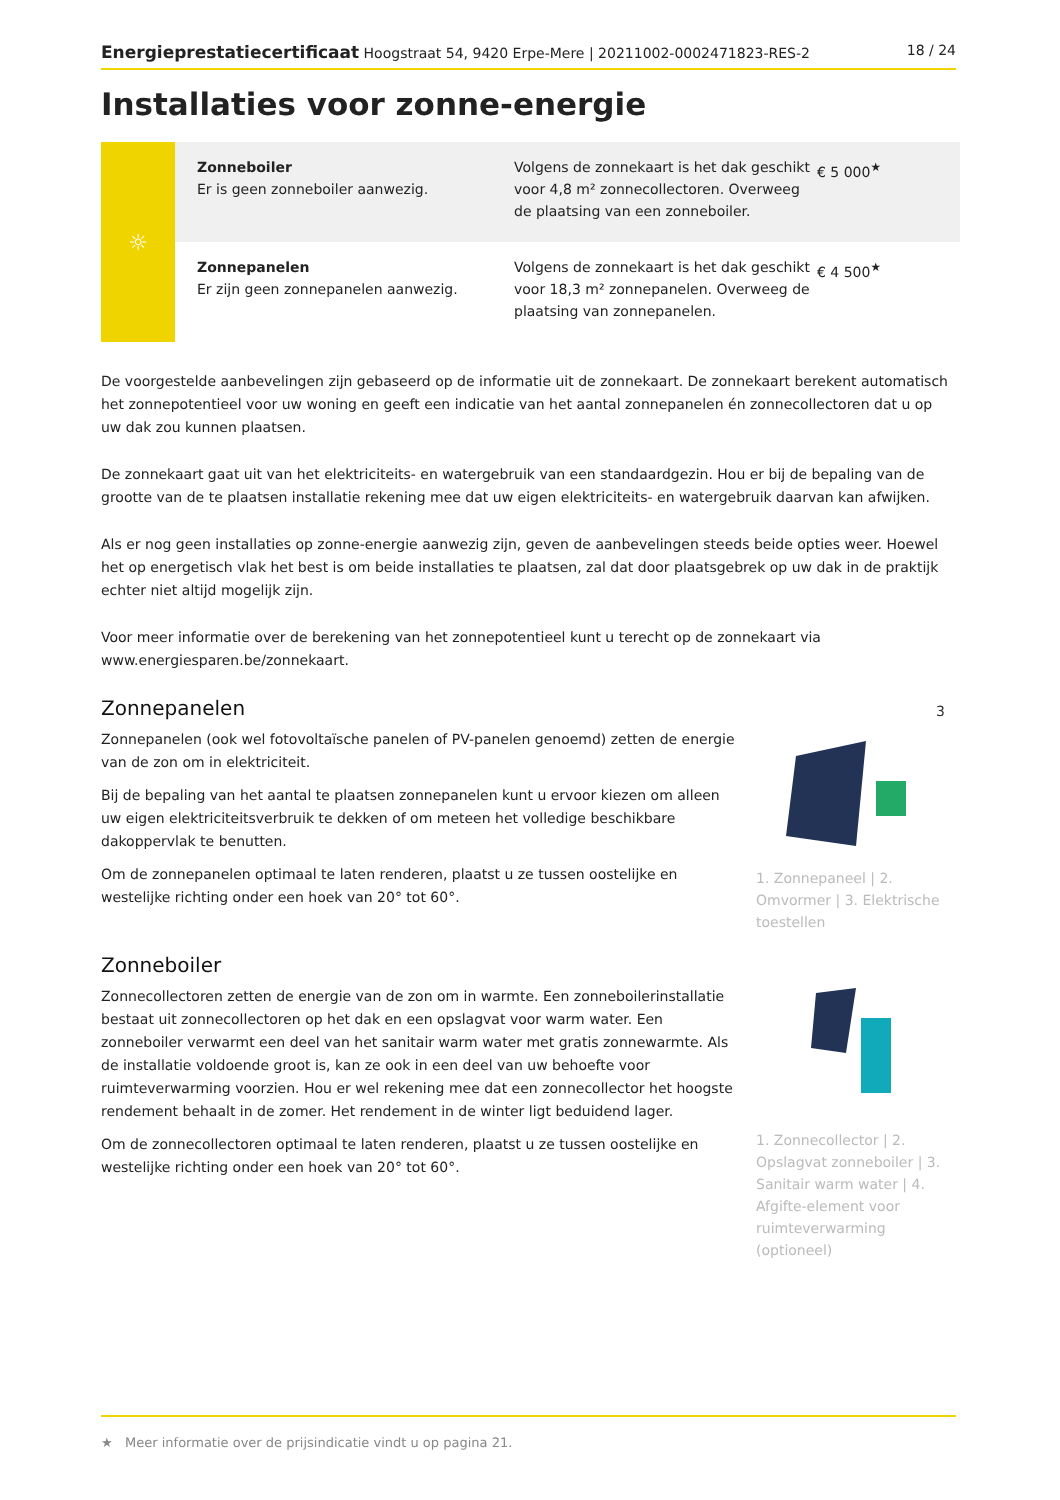Energieprestatiecertificaat Hoogstraat 54, 9420 Erpe-Mere | 20211002-0002471823-RES-2 18 / 24
Installaties voor zonne-energie
☼
Zonneboiler
Er is geen zonneboiler aanwezig.
Volgens de zonnekaart is het dak geschikt voor 4,8 m² zonnecollectoren. Overweeg de plaatsing van een zonneboiler.
€ 5 000<sup>★</sup>
Zonnepanelen
Er zijn geen zonnepanelen aanwezig.
Volgens de zonnekaart is het dak geschikt voor 18,3 m² zonnepanelen. Overweeg de plaatsing van zonnepanelen.
€ 4 500<sup>★</sup>
De voorgestelde aanbevelingen zijn gebaseerd op de informatie uit de zonnekaart. De zonnekaart berekent automatisch het zonnepotentieel voor uw woning en geeft een indicatie van het aantal zonnepanelen én zonnecollectoren dat u op uw dak zou kunnen plaatsen.
De zonnekaart gaat uit van het elektriciteits- en watergebruik van een standaardgezin. Hou er bij de bepaling van de grootte van de te plaatsen installatie rekening mee dat uw eigen elektriciteits- en watergebruik daarvan kan afwijken.
Als er nog geen installaties op zonne-energie aanwezig zijn, geven de aanbevelingen steeds beide opties weer. Hoewel het op energetisch vlak het best is om beide installaties te plaatsen, zal dat door plaatsgebrek op uw dak in de praktijk echter niet altijd mogelijk zijn.
Voor meer informatie over de berekening van het zonnepotentieel kunt u terecht op de zonnekaart via www.energiesparen.be/zonnekaart.
Zonnepanelen
Zonnepanelen (ook wel fotovoltaïsche panelen of PV-panelen genoemd) zetten de energie van de zon om in elektriciteit.
Bij de bepaling van het aantal te plaatsen zonnepanelen kunt u ervoor kiezen om alleen uw eigen elektriciteitsverbruik te dekken of om meteen het volledige beschikbare dakoppervlak te benutten.
Om de zonnepanelen optimaal te laten renderen, plaatst u ze tussen oostelijke en westelijke richting onder een hoek van 20° tot 60°.
3
1. Zonnepaneel | 2. Omvormer | 3. Elektrische toestellen
Zonneboiler
Zonnecollectoren zetten de energie van de zon om in warmte. Een zonneboilerinstallatie bestaat uit zonnecollectoren op het dak en een opslagvat voor warm water. Een zonneboiler verwarmt een deel van het sanitair warm water met gratis zonnewarmte. Als de installatie voldoende groot is, kan ze ook in een deel van uw behoefte voor ruimteverwarming voorzien. Hou er wel rekening mee dat een zonnecollector het hoogste rendement behaalt in de zomer. Het rendement in de winter ligt beduidend lager.
Om de zonnecollectoren optimaal te laten renderen, plaatst u ze tussen oostelijke en westelijke richting onder een hoek van 20° tot 60°.
1. Zonnecollector | 2. Opslagvat zonneboiler | 3. Sanitair warm water | 4. Afgifte-element voor ruimteverwarming (optioneel)
★ Meer informatie over de prijsindicatie vindt u op pagina 21.